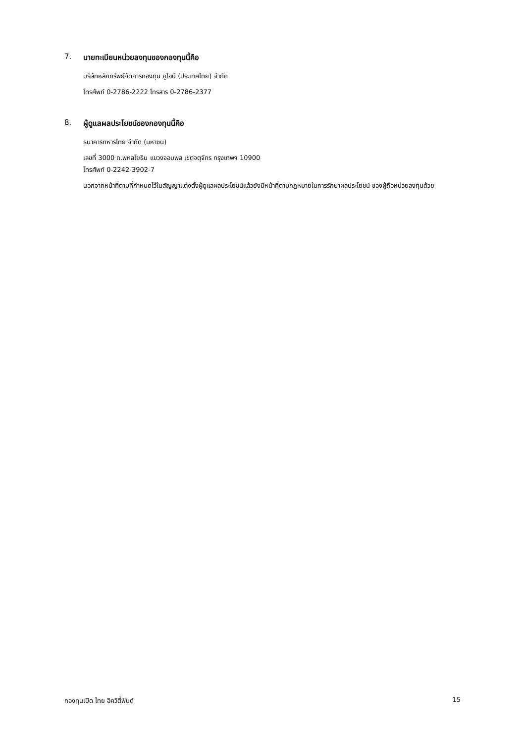7. นายทะเบียนหน่วยลงทุนของกองทุนนี้คือ
บริษัทหลักทรัพย์จัดการกองทุน ยูโอบี (ประเทศไทย) จำกัด
โทรศัพท์ 0-2786-2222 โทรสาร 0-2786-2377
8. ผู้ดูแลผลประโยชน์ของกองทุนนี้คือ
ธนาคารทหารไทย จำกัด (มหาชน)
เลขที่ 3000 ถ.พหลโยธิน แขวงจอมพล เขตจตุจักร กรุงเทพฯ 10900
โทรศัพท์ 0-2242-3902-7
นอกจากหน้าที่ตามที่กำหนดไว้ในสัญญาแต่งตั้งผู้ดูแลผลประโยชน์แล้วยังมีหน้าที่ตามกฎหมายในการรักษาผลประโยชน์ ของผู้ถือหน่วยลงทุนด้วย
กองทุนเปิด ไทย อิควิตี้ฟันด์ 15